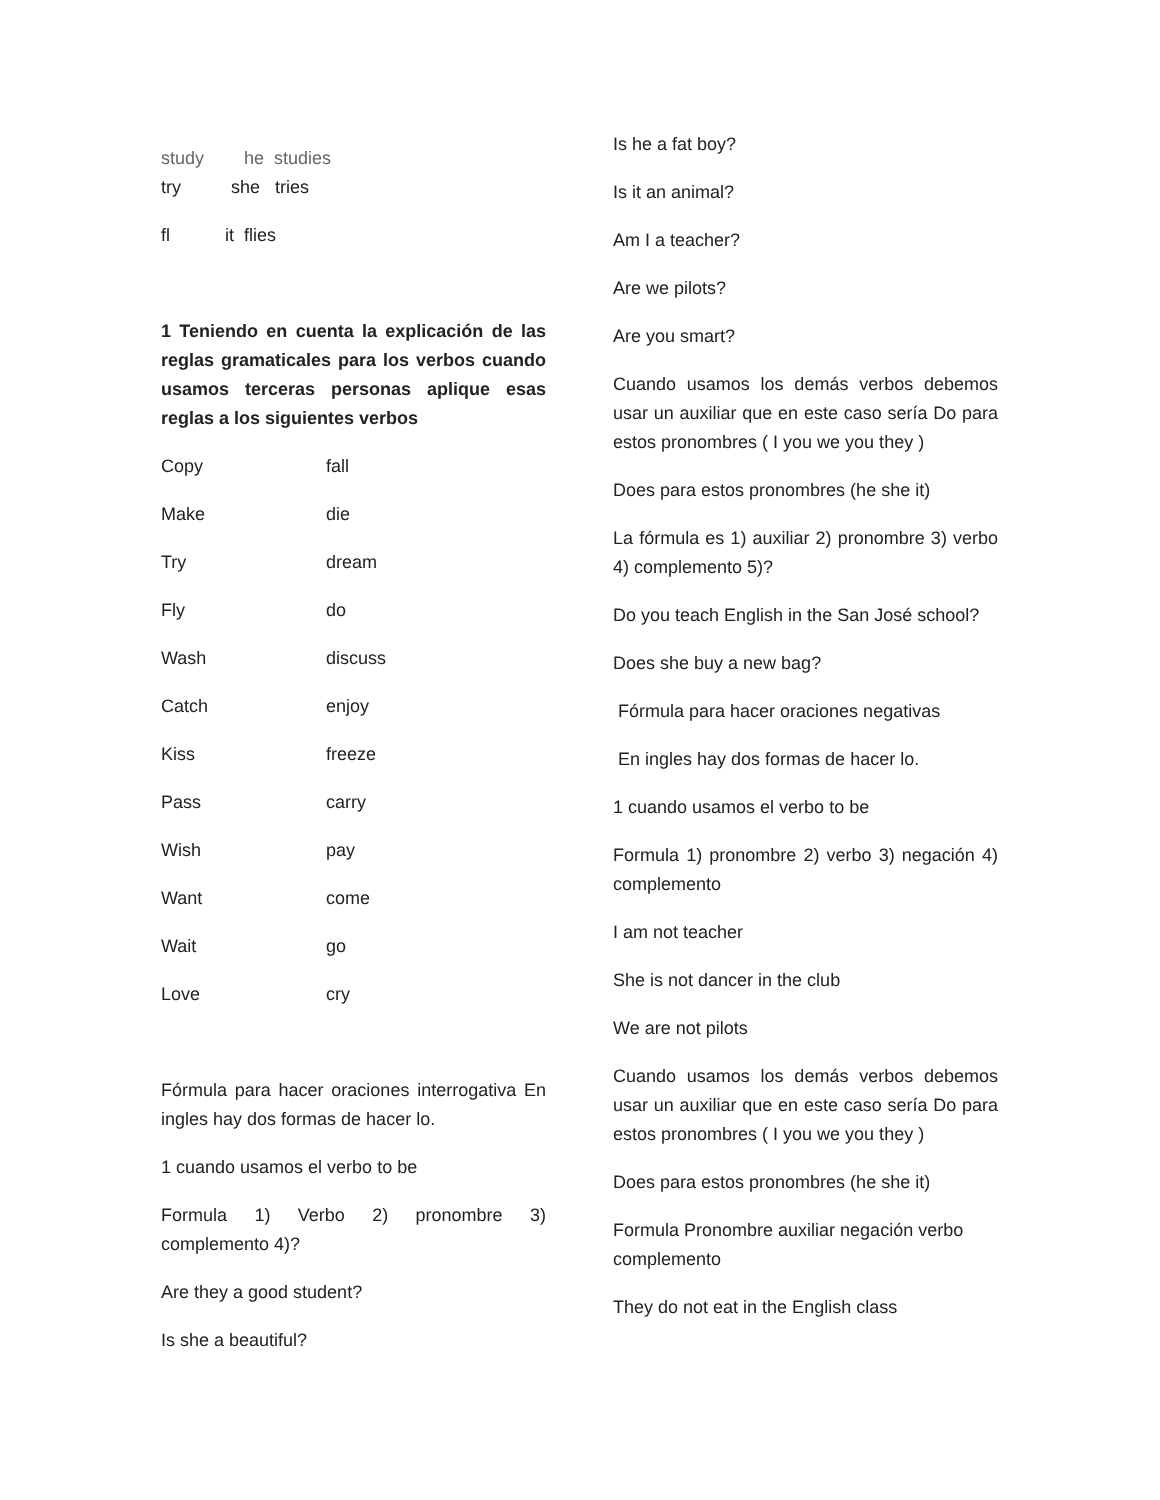study he studies
try she tries
fl it flies
1 Teniendo en cuenta la explicación de las reglas gramaticales para los verbos cuando usamos terceras personas aplique esas reglas a los siguientes verbos
Copy fall
Make die
Try dream
Fly do
Wash discuss
Catch enjoy
Kiss freeze
Pass carry
Wish pay
Want come
Wait go
Love cry
Fórmula para hacer oraciones interrogativa En ingles hay dos formas de hacer lo.
1 cuando usamos el verbo to be
Formula 1) Verbo 2) pronombre 3) complemento 4)?
Are they a good student?
Is she a beautiful?
Is he a fat boy?
Is it an animal?
Am I a teacher?
Are we pilots?
Are you smart?
Cuando usamos los demás verbos debemos usar un auxiliar que en este caso sería Do para estos pronombres ( I you we you they )
Does para estos pronombres (he she it)
La fórmula es 1) auxiliar 2) pronombre 3) verbo 4) complemento 5)?
Do you teach English in the San José school?
Does she buy a new bag?
Fórmula para hacer oraciones negativas
En ingles hay dos formas de hacer lo.
1 cuando usamos el verbo to be
Formula 1) pronombre 2) verbo 3) negación 4) complemento
I am not teacher
She is not dancer in the club
We are not pilots
Cuando usamos los demás verbos debemos usar un auxiliar que en este caso sería Do para estos pronombres ( I you we you they )
Does para estos pronombres (he she it)
Formula Pronombre auxiliar negación verbo complemento
They do not eat in the English class